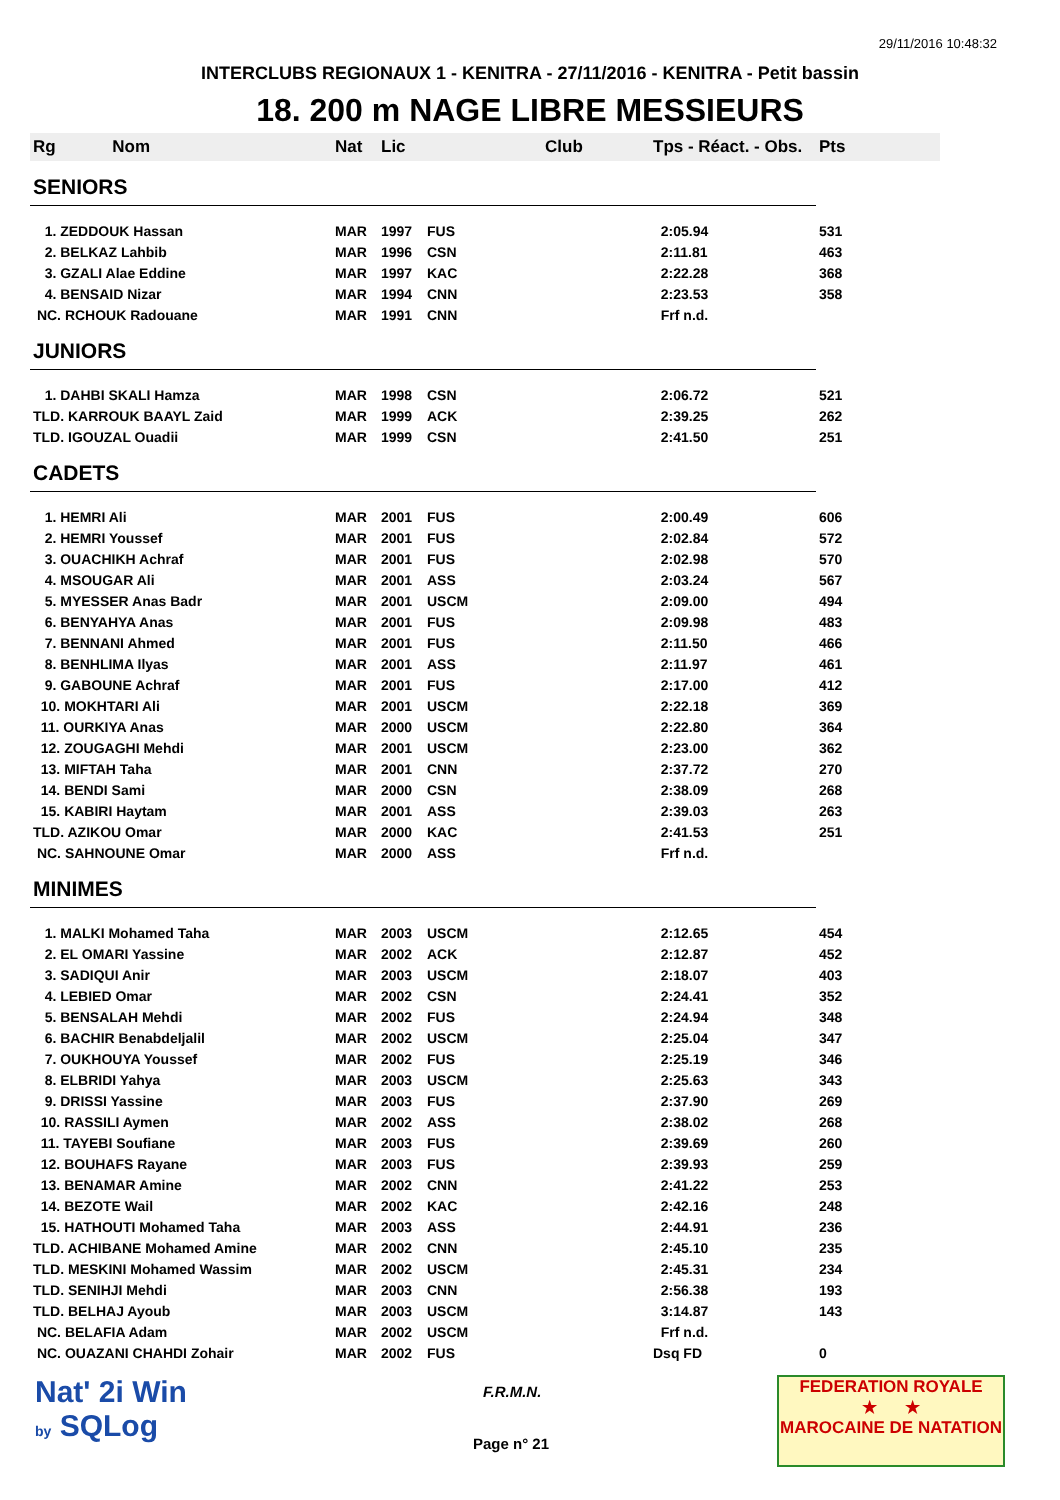29/11/2016 10:48:32
INTERCLUBS REGIONAUX 1 - KENITRA - 27/11/2016 - KENITRA - Petit bassin
18. 200 m NAGE LIBRE MESSIEURS
| Rg Nom | | Nat | Lic | Club | Tps - Réact. - Obs. | Pts |
| --- | --- | --- | --- | --- | --- | --- |
| SENIORS | | | | | | |
| 1. ZEDDOUK Hassan | | MAR | 1997 | FUS | 2:05.94 | 531 |
| 2. BELKAZ Lahbib | | MAR | 1996 | CSN | 2:11.81 | 463 |
| 3. GZALI Alae Eddine | | MAR | 1997 | KAC | 2:22.28 | 368 |
| 4. BENSAID Nizar | | MAR | 1994 | CNN | 2:23.53 | 358 |
| NC. RCHOUK Radouane | | MAR | 1991 | CNN | Frf n.d. | |
| JUNIORS | | | | | | |
| 1. DAHBI SKALI Hamza | | MAR | 1998 | CSN | 2:06.72 | 521 |
| TLD. KARROUK BAAYL Zaid | | MAR | 1999 | ACK | 2:39.25 | 262 |
| TLD. IGOUZAL Ouadii | | MAR | 1999 | CSN | 2:41.50 | 251 |
| CADETS | | | | | | |
| 1. HEMRI Ali | | MAR | 2001 | FUS | 2:00.49 | 606 |
| 2. HEMRI Youssef | | MAR | 2001 | FUS | 2:02.84 | 572 |
| 3. OUACHIKH Achraf | | MAR | 2001 | FUS | 2:02.98 | 570 |
| 4. MSOUGAR Ali | | MAR | 2001 | ASS | 2:03.24 | 567 |
| 5. MYESSER Anas Badr | | MAR | 2001 | USCM | 2:09.00 | 494 |
| 6. BENYAHYA Anas | | MAR | 2001 | FUS | 2:09.98 | 483 |
| 7. BENNANI Ahmed | | MAR | 2001 | FUS | 2:11.50 | 466 |
| 8. BENHLIMA Ilyas | | MAR | 2001 | ASS | 2:11.97 | 461 |
| 9. GABOUNE Achraf | | MAR | 2001 | FUS | 2:17.00 | 412 |
| 10. MOKHTARI Ali | | MAR | 2001 | USCM | 2:22.18 | 369 |
| 11. OURKIYA Anas | | MAR | 2000 | USCM | 2:22.80 | 364 |
| 12. ZOUGAGHI Mehdi | | MAR | 2001 | USCM | 2:23.00 | 362 |
| 13. MIFTAH Taha | | MAR | 2001 | CNN | 2:37.72 | 270 |
| 14. BENDI Sami | | MAR | 2000 | CSN | 2:38.09 | 268 |
| 15. KABIRI Haytam | | MAR | 2001 | ASS | 2:39.03 | 263 |
| TLD. AZIKOU Omar | | MAR | 2000 | KAC | 2:41.53 | 251 |
| NC. SAHNOUNE Omar | | MAR | 2000 | ASS | Frf n.d. | |
| MINIMES | | | | | | |
| 1. MALKI Mohamed Taha | | MAR | 2003 | USCM | 2:12.65 | 454 |
| 2. EL OMARI Yassine | | MAR | 2002 | ACK | 2:12.87 | 452 |
| 3. SADIQUI Anir | | MAR | 2003 | USCM | 2:18.07 | 403 |
| 4. LEBIED Omar | | MAR | 2002 | CSN | 2:24.41 | 352 |
| 5. BENSALAH Mehdi | | MAR | 2002 | FUS | 2:24.94 | 348 |
| 6. BACHIR Benabdeljalil | | MAR | 2002 | USCM | 2:25.04 | 347 |
| 7. OUKHOUYA Youssef | | MAR | 2002 | FUS | 2:25.19 | 346 |
| 8. ELBRIDI Yahya | | MAR | 2003 | USCM | 2:25.63 | 343 |
| 9. DRISSI Yassine | | MAR | 2003 | FUS | 2:37.90 | 269 |
| 10. RASSILI Aymen | | MAR | 2002 | ASS | 2:38.02 | 268 |
| 11. TAYEBI Soufiane | | MAR | 2003 | FUS | 2:39.69 | 260 |
| 12. BOUHAFS Rayane | | MAR | 2003 | FUS | 2:39.93 | 259 |
| 13. BENAMAR Amine | | MAR | 2002 | CNN | 2:41.22 | 253 |
| 14. BEZOTE Wail | | MAR | 2002 | KAC | 2:42.16 | 248 |
| 15. HATHOUTI Mohamed Taha | | MAR | 2003 | ASS | 2:44.91 | 236 |
| TLD. ACHIBANE Mohamed Amine | | MAR | 2002 | CNN | 2:45.10 | 235 |
| TLD. MESKINI Mohamed Wassim | | MAR | 2002 | USCM | 2:45.31 | 234 |
| TLD. SENIHJI Mehdi | | MAR | 2003 | CNN | 2:56.38 | 193 |
| TLD. BELHAJ Ayoub | | MAR | 2003 | USCM | 3:14.87 | 143 |
| NC. BELAFIA Adam | | MAR | 2002 | USCM | Frf n.d. | |
| NC. OUAZANI CHAHDI Zohair | | MAR | 2002 | FUS | Dsq FD | 0 |
Nat' 2i Win
by SQLog
F.R.M.N.
Page n° 21
FEDERATION ROYALE
★ ★
MAROCAINE DE NATATION